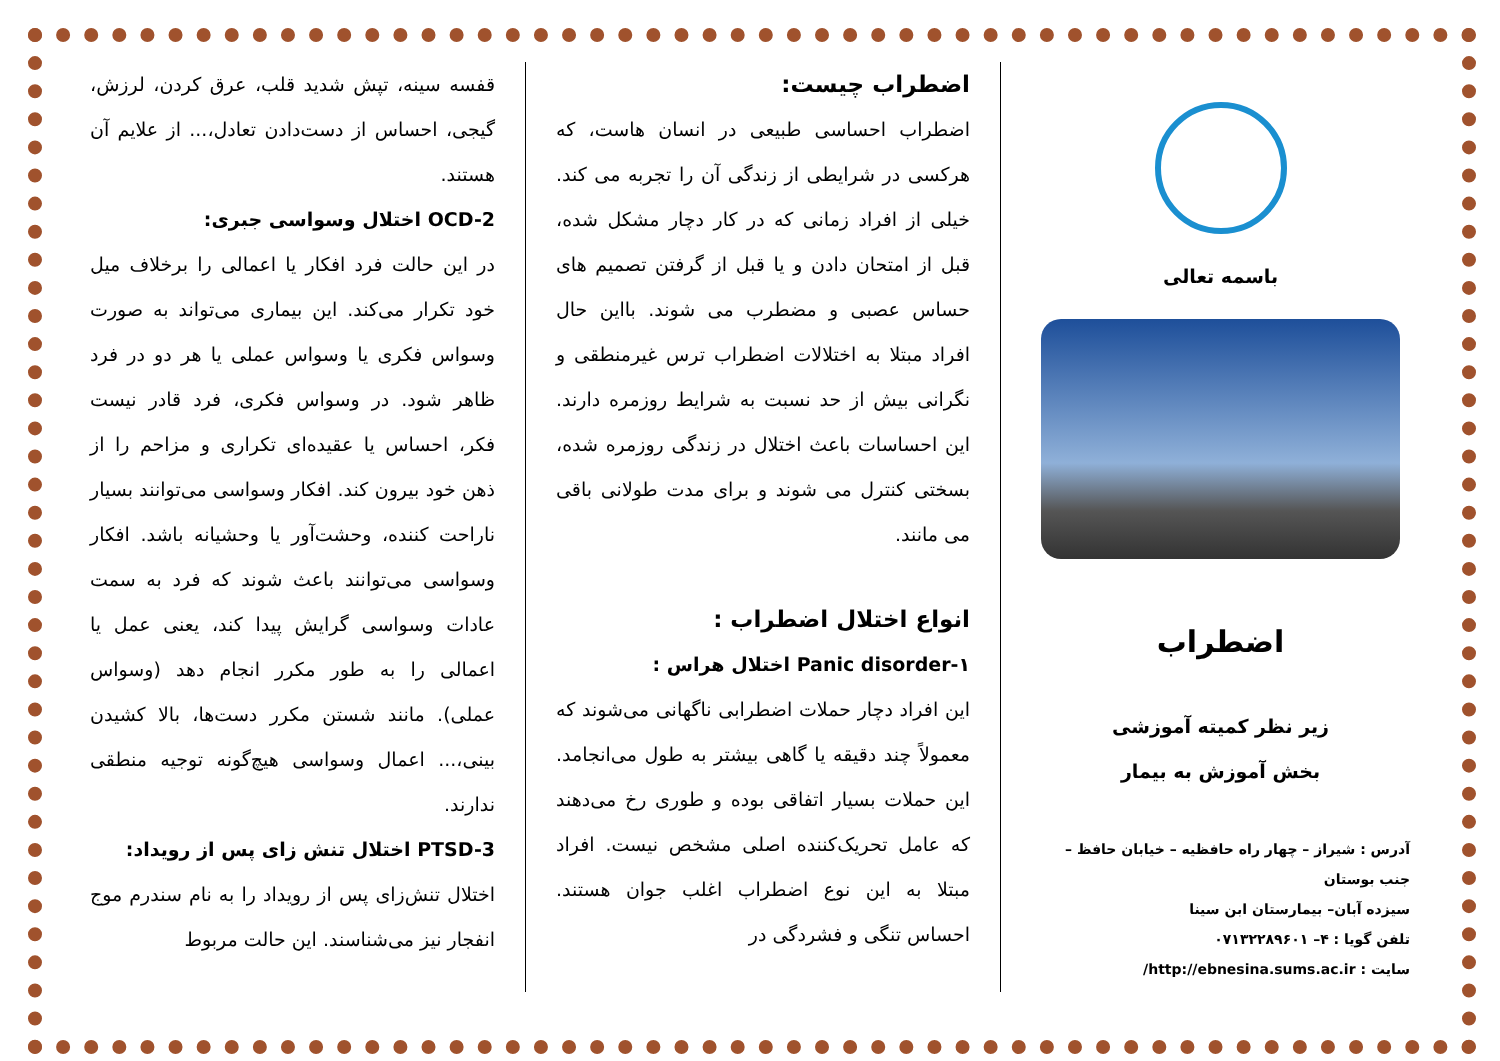باسمه تعالی
اضطراب
زیر نظر کمیته آموزشی
بخش آموزش به بیمار
آدرس : شیراز – چهار راه حافظیه – خیابان حافظ – جنب بوستان
سیزده آبان– بیمارستان ابن سینا
تلفن گویا : ۴– ۰۷۱۳۲۲۸۹۶۰۱
سایت : http://ebnesina.sums.ac.ir/
اضطراب چیست:
اضطراب احساسی طبیعی در انسان هاست، که هرکسی در شرایطی از زندگی آن را تجربه می کند. خیلی از افراد زمانی که در کار دچار مشکل شده، قبل از امتحان دادن و یا قبل از گرفتن تصمیم های حساس عصبی و مضطرب می شوند. بااین حال افراد مبتلا به اختلالات اضطراب ترس غیرمنطقی و نگرانی بیش از حد نسبت به شرایط روزمره دارند. این احساسات باعث اختلال در زندگی روزمره شده، بسختی کنترل می شوند و برای مدت طولانی باقی می مانند.
انواع اختلال اضطراب :
۱-Panic disorder اختلال هراس :
این افراد دچار حملات اضطرابی ناگهانی می‌شوند که معمولاً چند دقیقه یا گاهی بیشتر به طول می‌انجامد. این حملات بسیار اتفاقی بوده و طوری رخ می‌دهند که عامل تحریک‌کننده اصلی مشخص نیست. افراد مبتلا به این نوع اضطراب اغلب جوان هستند. احساس تنگی و فشردگی در
قفسه سینه، تپش شدید قلب، عرق کردن، لرزش، گیجی، احساس از دست‌دادن تعادل،... از علایم آن هستند.
OCD-2 اختلال وسواسی جبری:
در این حالت فرد افکار یا اعمالی را برخلاف میل خود تکرار می‌کند. این بیماری می‌تواند به صورت وسواس فکری یا وسواس عملی یا هر دو در فرد ظاهر شود. در وسواس فکری، فرد قادر نیست فکر، احساس یا عقیده‌ای تکراری و مزاحم را از ذهن خود بیرون کند. افکار وسواسی می‌توانند بسیار ناراحت کننده، وحشت‌آور یا وحشیانه باشد. افکار وسواسی می‌توانند باعث شوند که فرد به سمت عادات وسواسی گرایش پیدا کند، یعنی عمل یا اعمالی را به طور مکرر انجام دهد (وسواس عملی). مانند شستن مکرر دست‌ها، بالا کشیدن بینی،... اعمال وسواسی هیچ‌گونه توجیه منطقی ندارند.
PTSD-3 اختلال تنش زای پس از رویداد:
اختلال تنش‌زای پس از رویداد را به نام سندرم موج انفجار نیز می‌شناسند. این حالت مربوط